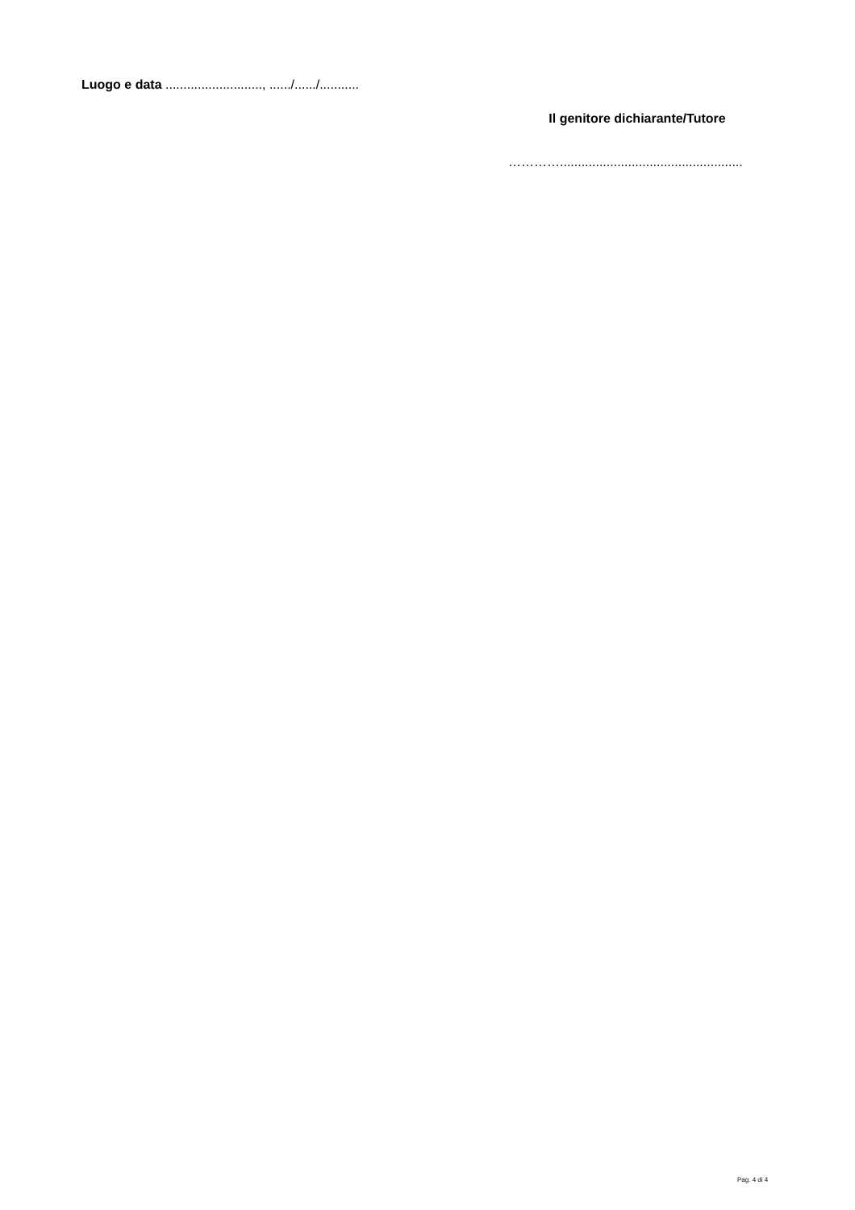Luogo e data ..........................., ....../....../...........
Il genitore dichiarante/Tutore
…………...................................................
Pag. 4 di 4